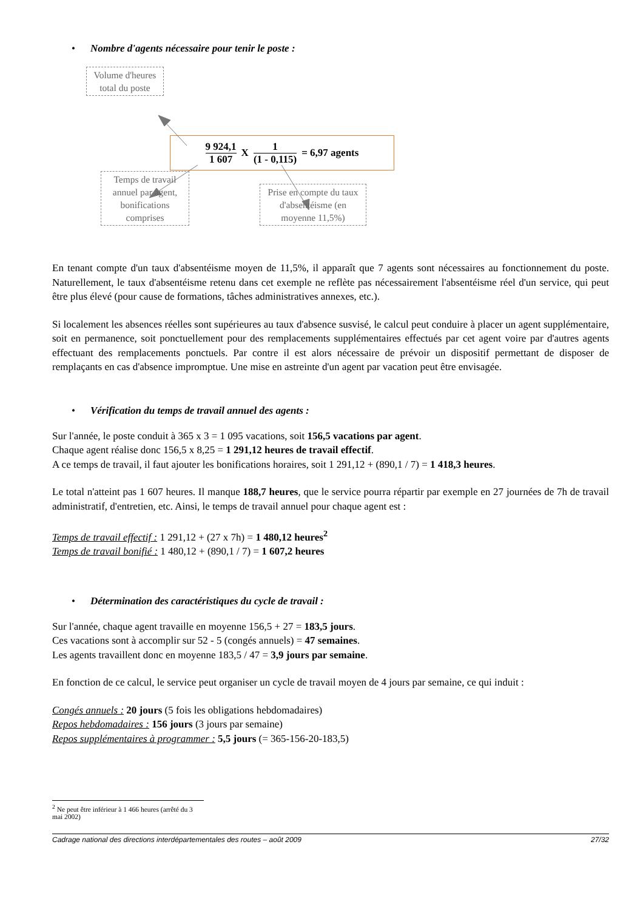• Nombre d'agents nécessaire pour tenir le poste :
Volume d'heures total du poste
9 924,1 1 607 X 1 (1 - 0,115) = 6,97 agents
Temps de travail annuel par agent, bonifications comprises
Prise en compte du taux d'absentéisme (en moyenne 11,5%)
En tenant compte d'un taux d'absentéisme moyen de 11,5%, il apparaît que 7 agents sont nécessaires au fonctionnement du poste. Naturellement, le taux d'absentéisme retenu dans cet exemple ne reflète pas nécessairement l'absentéisme réel d'un service, qui peut être plus élevé (pour cause de formations, tâches administratives annexes, etc.).
Si localement les absences réelles sont supérieures au taux d'absence susvisé, le calcul peut conduire à placer un agent supplémentaire, soit en permanence, soit ponctuellement pour des remplacements supplémentaires effectués par cet agent voire par d'autres agents effectuant des remplacements ponctuels. Par contre il est alors nécessaire de prévoir un dispositif permettant de disposer de remplaçants en cas d'absence impromptue. Une mise en astreinte d'un agent par vacation peut être envisagée.
• Vérification du temps de travail annuel des agents :
Sur l'année, le poste conduit à 365 x 3 = 1 095 vacations, soit 156,5 vacations par agent.
Chaque agent réalise donc 156,5 x 8,25 = 1 291,12 heures de travail effectif.
A ce temps de travail, il faut ajouter les bonifications horaires, soit 1 291,12 + (890,1 / 7) = 1 418,3 heures.
Le total n'atteint pas 1 607 heures. Il manque 188,7 heures, que le service pourra répartir par exemple en 27 journées de 7h de travail administratif, d'entretien, etc. Ainsi, le temps de travail annuel pour chaque agent est :
Temps de travail effectif : 1 291,12 + (27 x 7h) = 1 480,12 heures<sup>2</sup>
Temps de travail bonifié : 1 480,12 + (890,1 / 7) = 1 607,2 heures
• Détermination des caractéristiques du cycle de travail :
Sur l'année, chaque agent travaille en moyenne 156,5 + 27 = 183,5 jours.
Ces vacations sont à accomplir sur 52 - 5 (congés annuels) = 47 semaines.
Les agents travaillent donc en moyenne 183,5 / 47 = 3,9 jours par semaine.
En fonction de ce calcul, le service peut organiser un cycle de travail moyen de 4 jours par semaine, ce qui induit :
Congés annuels : 20 jours (5 fois les obligations hebdomadaires)
Repos hebdomadaires : 156 jours (3 jours par semaine)
Repos supplémentaires à programmer : 5,5 jours (= 365-156-20-183,5)
<sup>2</sup> Ne peut être inférieur à 1 466 heures (arrêté du 3 mai 2002)
Cadrage national des directions interdépartementales des routes – août 2009 27/32